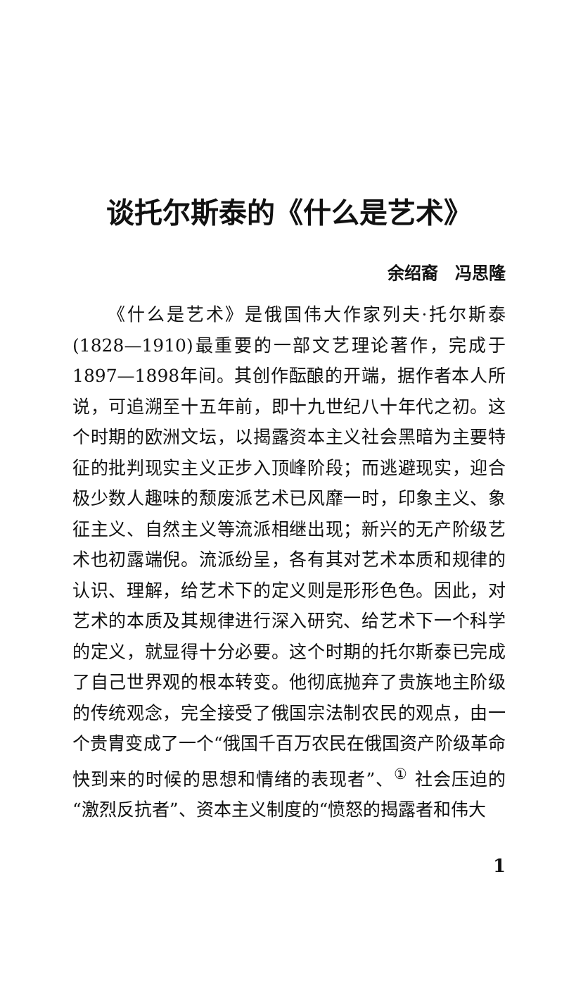谈托尔斯泰的《什么是艺术》
余绍裔　冯思隆
《什么是艺术》是俄国伟大作家列夫·托尔斯泰(1828—1910)最重要的一部文艺理论著作，完成于1897—1898年间。其创作酝酿的开端，据作者本人所说，可追溯至十五年前，即十九世纪八十年代之初。这个时期的欧洲文坛，以揭露资本主义社会黑暗为主要特征的批判现实主义正步入顶峰阶段；而逃避现实，迎合极少数人趣味的颓废派艺术已风靡一时，印象主义、象征主义、自然主义等流派相继出现；新兴的无产阶级艺术也初露端倪。流派纷呈，各有其对艺术本质和规律的认识、理解，给艺术下的定义则是形形色色。因此，对艺术的本质及其规律进行深入研究、给艺术下一个科学的定义，就显得十分必要。这个时期的托尔斯泰已完成了自己世界观的根本转变。他彻底抛弃了贵族地主阶级的传统观念，完全接受了俄国宗法制农民的观点，由一个贵胄变成了一个“俄国千百万农民在俄国资产阶级革命快到来的时候的思想和情绪的表现者”、<sup>①</sup> 社会压迫的“激烈反抗者”、资本主义制度的“愤怒的揭露者和伟大
1